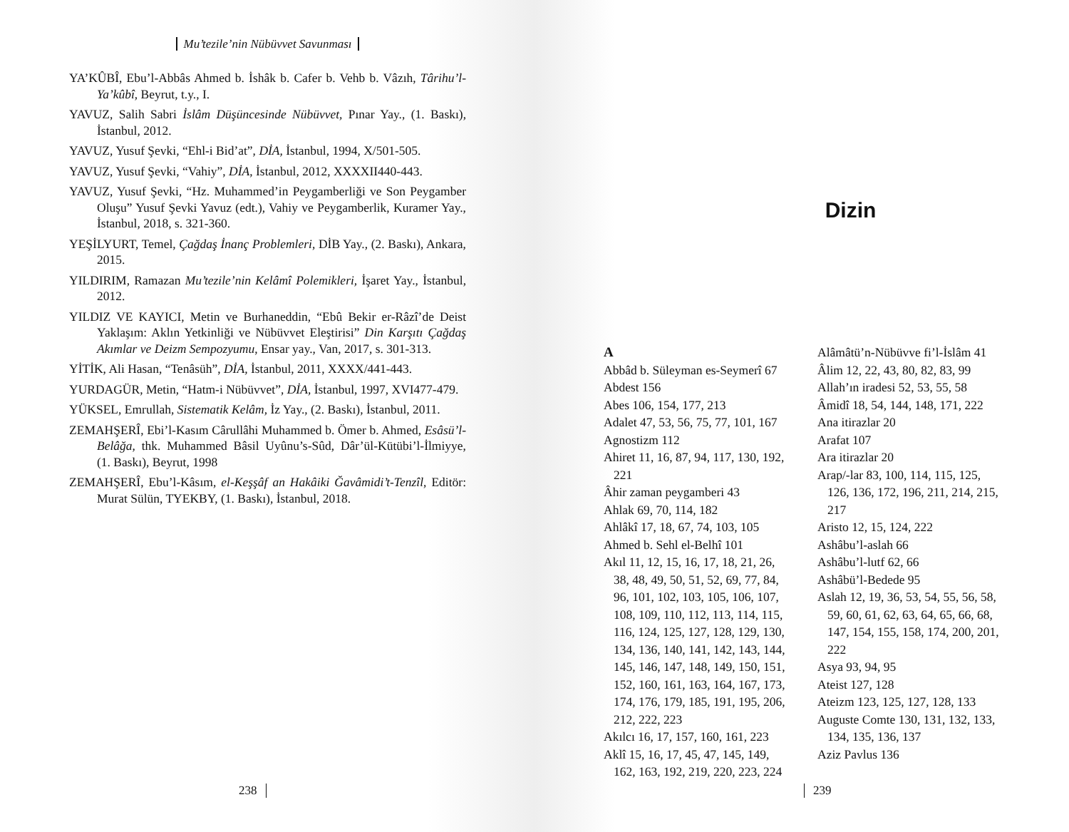Mu’tezile’nin Nübüvvet Savunması
YA’KÛBÎ, Ebu’l-Abbâs Ahmed b. İshâk b. Cafer b. Vehb b. Vâzıh, Târihu’l-Ya’kûbî, Beyrut, t.y., I.
YAVUZ, Salih Sabri İslâm Düşüncesinde Nübüvvet, Pınar Yay., (1. Baskı), İstanbul, 2012.
YAVUZ, Yusuf Şevki, “Ehl-i Bid’at”, DİA, İstanbul, 1994, X/501-505.
YAVUZ, Yusuf Şevki, “Vahiy”, DİA, İstanbul, 2012, XXXXII440-443.
YAVUZ, Yusuf Şevki, “Hz. Muhammed’in Peygamberliği ve Son Peygamber Oluşu” Yusuf Şevki Yavuz (edt.), Vahiy ve Peygamberlik, Kuramer Yay., İstanbul, 2018, s. 321-360.
YEŞİLYURT, Temel, Çağdaş İnanç Problemleri, DİB Yay., (2. Baskı), Ankara, 2015.
YILDIRIM, Ramazan Mu’tezile’nin Kelâmî Polemikleri, İşaret Yay., İstanbul, 2012.
YILDIZ VE KAYICI, Metin ve Burhaneddin, “Ebû Bekir er-Râzî’de Deist Yaklaşım: Aklın Yetkinliği ve Nübüvvet Eleştirisi” Din Karşıtı Çağdaş Akımlar ve Deizm Sempozyumu, Ensar yay., Van, 2017, s. 301-313.
YİTİK, Ali Hasan, “Tenâsüh”, DİA, İstanbul, 2011, XXXX/441-443.
YURDAGÜR, Metin, “Hatm-i Nübüvvet”, DİA, İstanbul, 1997, XVI477-479.
YÜKSEL, Emrullah, Sistematik Kelâm, İz Yay., (2. Baskı), İstanbul, 2011.
ZEMAHŞERÎ, Ebi’l-Kasım Cârullâhi Muhammed b. Ömer b. Ahmed, Esâsü’l-Belâğa, thk. Muhammed Bâsil Uyûnu’s-Sûd, Dâr’ül-Kütübi’l-İlmiyye, (1. Baskı), Beyrut, 1998
ZEMAHŞERÎ, Ebu’l-Kâsım, el-Keşşâf an Hakâiki Ğavâmidi’t-Tenzîl, Editör: Murat Sülün, TYEKBY, (1. Baskı), İstanbul, 2018.
238
Dizin
A
Abbâd b. Süleyman es-Seymerî 67
Abdest 156
Abes 106, 154, 177, 213
Adalet 47, 53, 56, 75, 77, 101, 167
Agnostizm 112
Ahiret 11, 16, 87, 94, 117, 130, 192, 221
Âhir zaman peygamberi 43
Ahlak 69, 70, 114, 182
Ahlâkî 17, 18, 67, 74, 103, 105
Ahmed b. Sehl el-Belhî 101
Akıl 11, 12, 15, 16, 17, 18, 21, 26, 38, 48, 49, 50, 51, 52, 69, 77, 84, 96, 101, 102, 103, 105, 106, 107, 108, 109, 110, 112, 113, 114, 115, 116, 124, 125, 127, 128, 129, 130, 134, 136, 140, 141, 142, 143, 144, 145, 146, 147, 148, 149, 150, 151, 152, 160, 161, 163, 164, 167, 173, 174, 176, 179, 185, 191, 195, 206, 212, 222, 223
Akılcı 16, 17, 157, 160, 161, 223
Aklî 15, 16, 17, 45, 47, 145, 149, 162, 163, 192, 219, 220, 223, 224
Alâmâtü’n-Nübüvve fi’l-İslâm 41
Âlim 12, 22, 43, 80, 82, 83, 99
Allah’ın iradesi 52, 53, 55, 58
Âmidî 18, 54, 144, 148, 171, 222
Ana itirazlar 20
Arafat 107
Ara itirazlar 20
Arap/-lar 83, 100, 114, 115, 125, 126, 136, 172, 196, 211, 214, 215, 217
Aristo 12, 15, 124, 222
Ashâbu’l-aslah 66
Ashâbu’l-lutf 62, 66
Ashâbü’l-Bedede 95
Aslah 12, 19, 36, 53, 54, 55, 56, 58, 59, 60, 61, 62, 63, 64, 65, 66, 68, 147, 154, 155, 158, 174, 200, 201, 222
Asya 93, 94, 95
Ateist 127, 128
Ateizm 123, 125, 127, 128, 133
Auguste Comte 130, 131, 132, 133, 134, 135, 136, 137
Aziz Pavlus 136
239